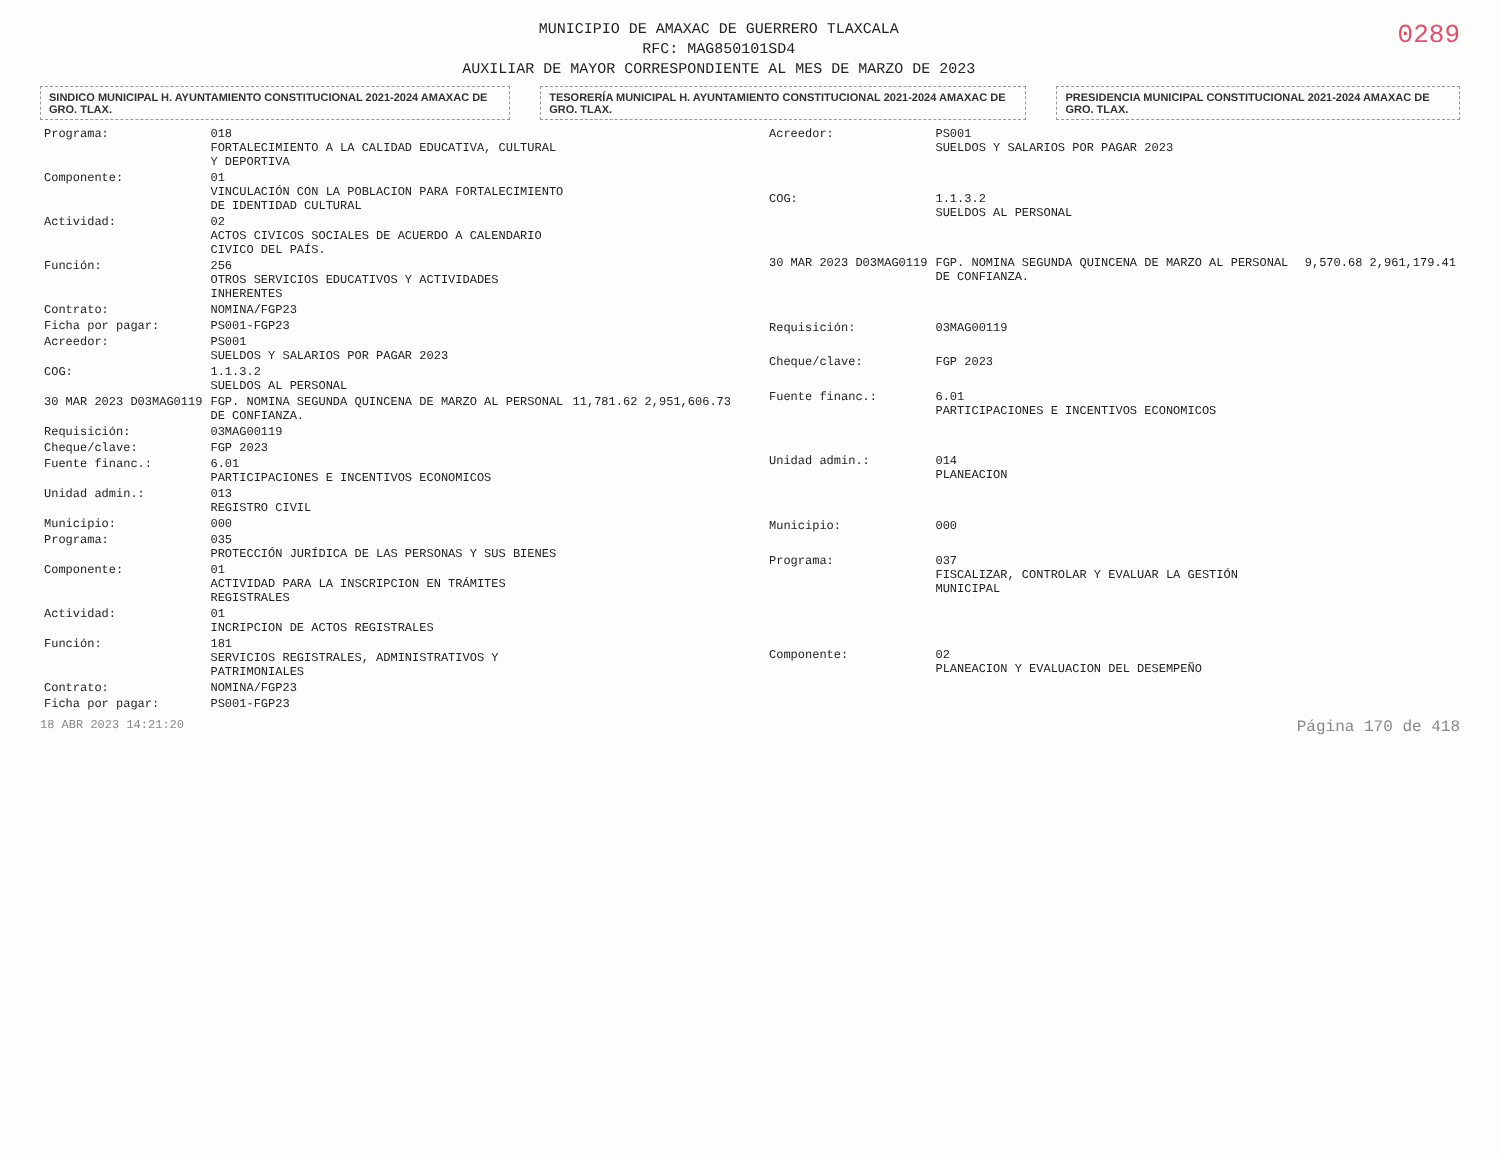MUNICIPIO DE AMAXAC DE GUERRERO TLAXCALA
RFC: MAG850101SD4
AUXILIAR DE MAYOR CORRESPONDIENTE AL MES DE MARZO DE 2023
0289
SINDICO MUNICIPAL H. AYUNTAMIENTO CONSTITUCIONAL 2021-2024 AMAXAC DE GRO. TLAX.
TESORERÍA MUNICIPAL H. AYUNTAMIENTO CONSTITUCIONAL 2021-2024 AMAXAC DE GRO. TLAX.
PRESIDENCIA MUNICIPAL CONSTITUCIONAL 2021-2024 AMAXAC DE GRO. TLAX.
| Programa: | 018 FORTALECIMIENTO A LA CALIDAD EDUCATIVA, CULTURAL Y DEPORTIVA | |
| Componente: | 01 VINCULACIÓN CON LA POBLACION PARA FORTALECIMIENTO DE IDENTIDAD CULTURAL | |
| Actividad: | 02 ACTOS CIVICOS SOCIALES DE ACUERDO A CALENDARIO CIVICO DEL PAÍS. | |
| Función: | 256 OTROS SERVICIOS EDUCATIVOS Y ACTIVIDADES INHERENTES | |
| Contrato: | NOMINA/FGP23 | |
| Ficha por pagar: | PS001-FGP23 | |
| Acreedor: | PS001 SUELDOS Y SALARIOS POR PAGAR 2023 | |
| COG: | 1.1.3.2 SUELDOS AL PERSONAL | |
| 30 MAR 2023 D03MAG0119 | FGP. NOMINA SEGUNDA QUINCENA DE MARZO AL PERSONAL DE CONFIANZA. | 11,781.62 2,951,606.73 |
| Requisición: | 03MAG00119 | |
| Cheque/clave: | FGP 2023 | |
| Fuente financ.: | 6.01 PARTICIPACIONES E INCENTIVOS ECONOMICOS | |
| Unidad admin.: | 013 REGISTRO CIVIL | |
| Municipio: | 000 | |
| Programa: | 035 PROTECCIÓN JURÍDICA DE LAS PERSONAS Y SUS BIENES | |
| Componente: | 01 ACTIVIDAD PARA LA INSCRIPCION EN TRÁMITES REGISTRALES | |
| Actividad: | 01 INCRIPCION DE ACTOS REGISTRALES | |
| Función: | 181 SERVICIOS REGISTRALES, ADMINISTRATIVOS Y PATRIMONIALES | |
| Contrato: | NOMINA/FGP23 | |
| Ficha por pagar: | PS001-FGP23 | |
| Acreedor: | PS001 SUELDOS Y SALARIOS POR PAGAR 2023 | |
| COG: | 1.1.3.2 SUELDOS AL PERSONAL | |
| 30 MAR 2023 D03MAG0119 | FGP. NOMINA SEGUNDA QUINCENA DE MARZO AL PERSONAL DE CONFIANZA. | 9,570.68 2,961,179.41 |
| Requisición: | 03MAG00119 | |
| Cheque/clave: | FGP 2023 | |
| Fuente financ.: | 6.01 PARTICIPACIONES E INCENTIVOS ECONOMICOS | |
| Unidad admin.: | 014 PLANEACION | |
| Municipio: | 000 | |
| Programa: | 037 FISCALIZAR, CONTROLAR Y EVALUAR LA GESTIÓN MUNICIPAL | |
| Componente: | 02 PLANEACION Y EVALUACION DEL DESEMPEÑO | |
18 ABR 2023 14:21:20 Página 170 de 418